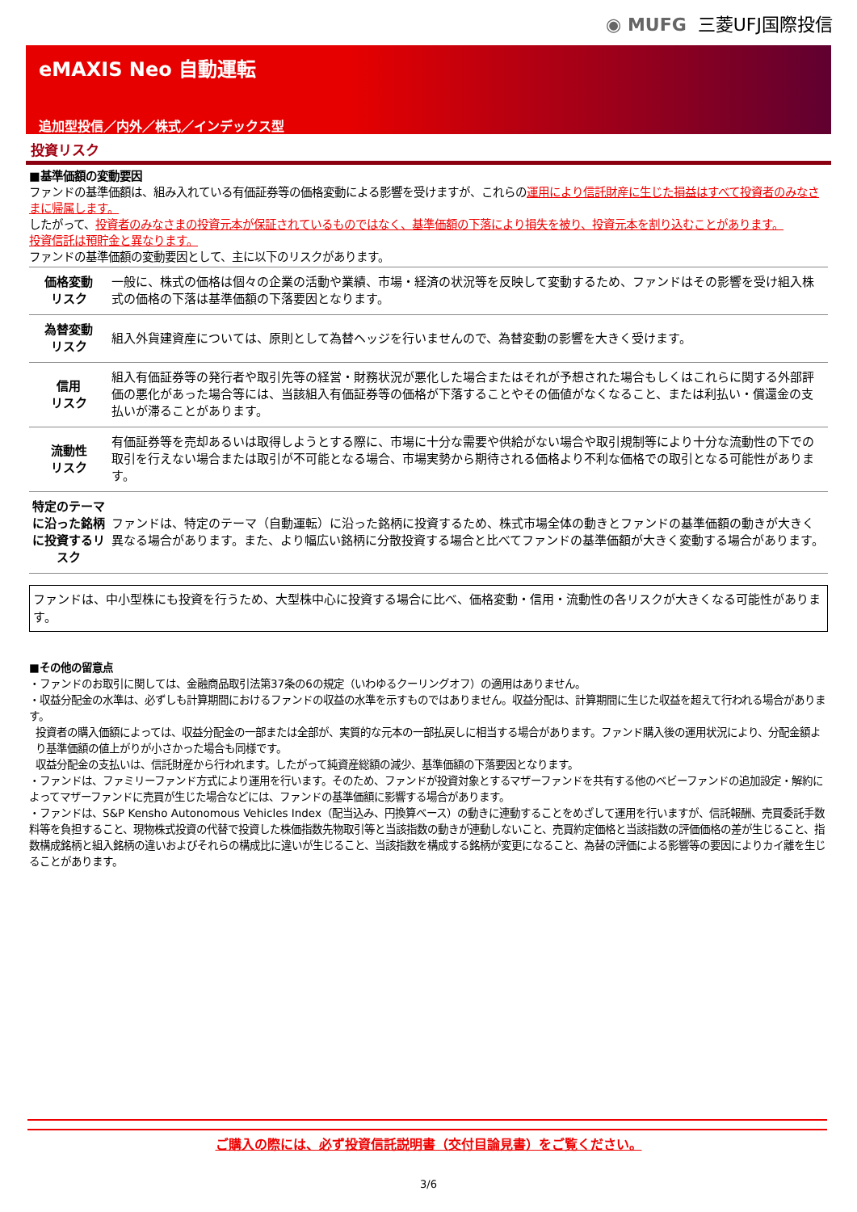◉ MUFG 三菱UFJ国際投信
eMAXIS Neo 自動運転
追加型投信／内外／株式／インデックス型
投資リスク
■基準価額の変動要因
ファンドの基準価額は、組み入れている有価証券等の価格変動による影響を受けますが、これらの運用により信託財産に生じた損益はすべて投資者のみなさまに帰属します。
したがって、投資者のみなさまの投資元本が保証されているものではなく、基準価額の下落により損失を被り、投資元本を割り込むことがあります。
投資信託は預貯金と異なります。
ファンドの基準価額の変動要因として、主に以下のリスクがあります。
| 価格変動 リスク | 一般に、株式の価格は個々の企業の活動や業績、市場・経済の状況等を反映して変動するため、ファンドはその影響を受け組入株式の価格の下落は基準価額の下落要因となります。 |
| 為替変動 リスク | 組入外貨建資産については、原則として為替ヘッジを行いませんので、為替変動の影響を大きく受けます。 |
| 信用 リスク | 組入有価証券等の発行者や取引先等の経営・財務状況が悪化した場合またはそれが予想された場合もしくはこれらに関する外部評価の悪化があった場合等には、当該組入有価証券等の価格が下落することやその価値がなくなること、または利払い・償還金の支払いが滞ることがあります。 |
| 流動性 リスク | 有価証券等を売却あるいは取得しようとする際に、市場に十分な需要や供給がない場合や取引規制等により十分な流動性の下での取引を行えない場合または取引が不可能となる場合、市場実勢から期待される価格より不利な価格での取引となる可能性があります。 |
| 特定のテーマに沿った銘柄に投資するリスク | ファンドは、特定のテーマ（自動運転）に沿った銘柄に投資するため、株式市場全体の動きとファンドの基準価額の動きが大きく異なる場合があります。また、より幅広い銘柄に分散投資する場合と比べてファンドの基準価額が大きく変動する場合があります。 |
ファンドは、中小型株にも投資を行うため、大型株中心に投資する場合に比べ、価格変動・信用・流動性の各リスクが大きくなる可能性があります。
■その他の留意点
・ファンドのお取引に関しては、金融商品取引法第37条の6の規定（いわゆるクーリングオフ）の適用はありません。
・収益分配金の水準は、必ずしも計算期間におけるファンドの収益の水準を示すものではありません。収益分配は、計算期間に生じた収益を超えて行われる場合があります。
投資者の購入価額によっては、収益分配金の一部または全部が、実質的な元本の一部払戻しに相当する場合があります。ファンド購入後の運用状況により、分配金額より基準価額の値上がりが小さかった場合も同様です。
収益分配金の支払いは、信託財産から行われます。したがって純資産総額の減少、基準価額の下落要因となります。
・ファンドは、ファミリーファンド方式により運用を行います。そのため、ファンドが投資対象とするマザーファンドを共有する他のベビーファンドの追加設定・解約によってマザーファンドに売買が生じた場合などには、ファンドの基準価額に影響する場合があります。
・ファンドは、S&P Kensho Autonomous Vehicles Index（配当込み、円換算ベース）の動きに連動することをめざして運用を行いますが、信託報酬、売買委託手数料等を負担すること、現物株式投資の代替で投資した株価指数先物取引等と当該指数の動きが連動しないこと、売買約定価格と当該指数の評価価格の差が生じること、指数構成銘柄と組入銘柄の違いおよびそれらの構成比に違いが生じること、当該指数を構成する銘柄が変更になること、為替の評価による影響等の要因によりカイ離を生じることがあります。
ご購入の際には、必ず投資信託説明書（交付目論見書）をご覧ください。
3/6